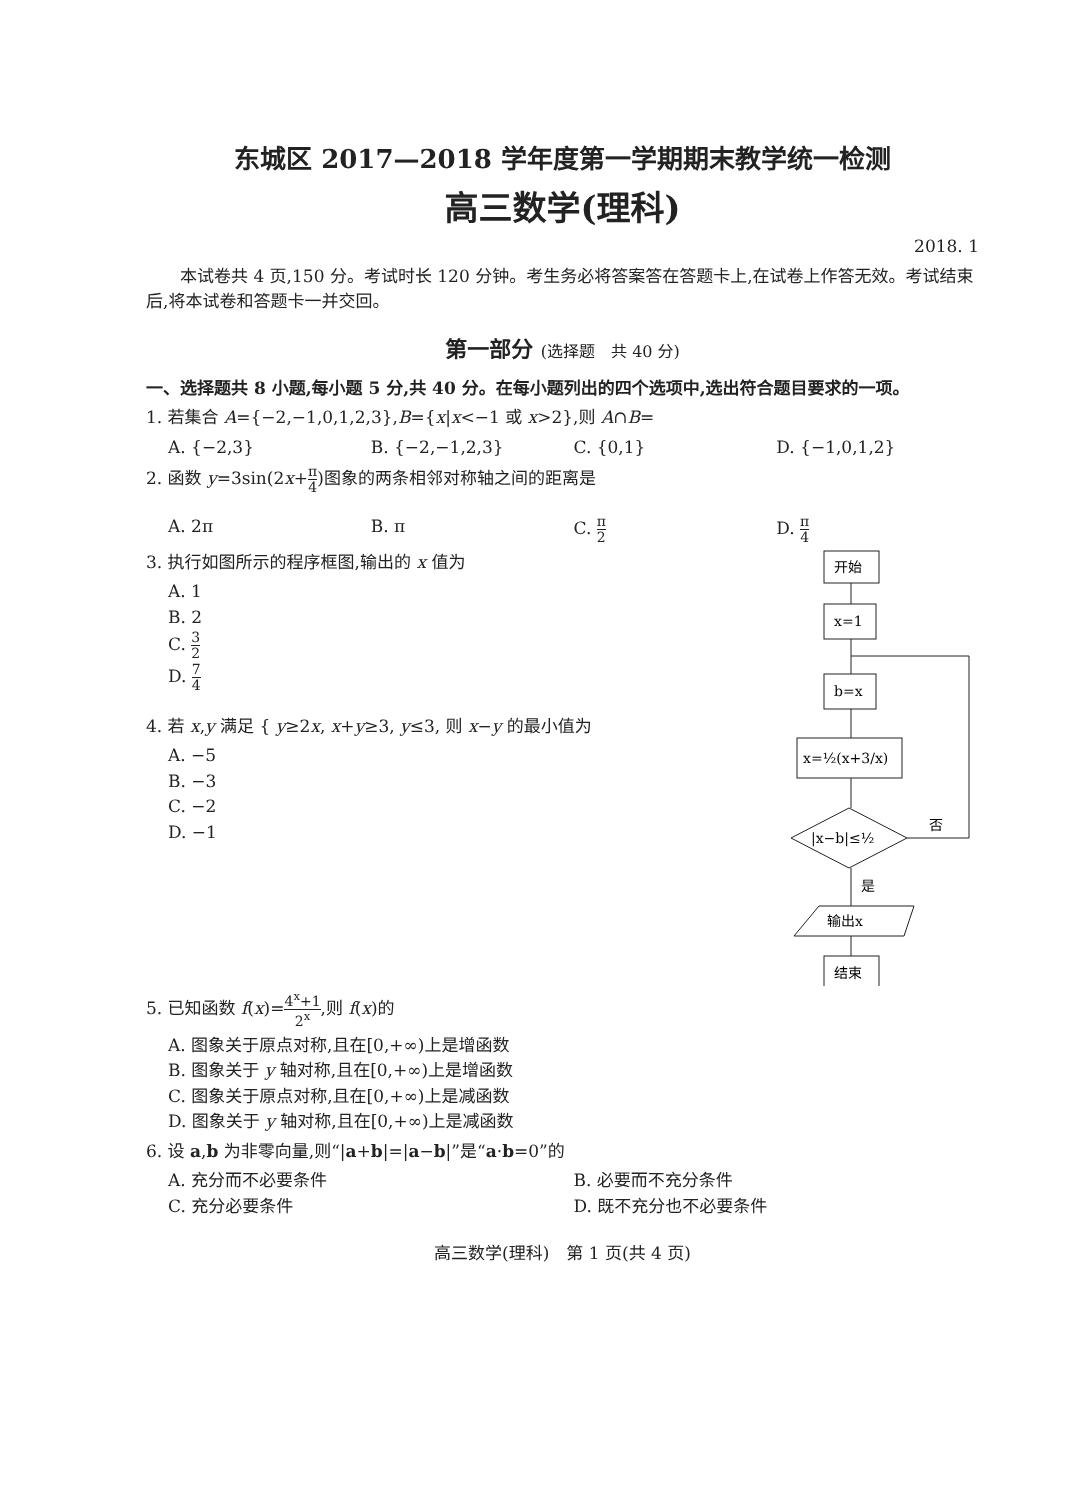东城区 2017—2018 学年度第一学期期末教学统一检测
高三数学(理科)
2018. 1
本试卷共 4 页,150 分。考试时长 120 分钟。考生务必将答案答在答题卡上,在试卷上作答无效。考试结束后,将本试卷和答题卡一并交回。
第一部分 (选择题　共 40 分)
一、选择题共 8 小题,每小题 5 分,共 40 分。在每小题列出的四个选项中,选出符合题目要求的一项。
1. 若集合 A={−2,−1,0,1,2,3},B={x|x<−1 或 x>2},则 A∩B=
A. {−2,3} B. {−2,−1,2,3} C. {0,1} D. {−1,0,1,2}
2. 函数 y=3sin(2x+π 4)图象的两条相邻对称轴之间的距离是
A. 2π B. π C. π 2
D. π 4
3. 执行如图所示的程序框图,输出的 x 值为
A. 1
B. 2
C. 3 2
D. 7 4
4. 若 x,y 满足 { y≥2x, x+y≥3, y≤3, 则 x−y 的最小值为
A. −5
B. −3
C. −2
D. −1
开始
x=1
b=x
x=½(x+3/x)
|x−b|≤½
否
是
输出x
结束
5. 已知函数 f(x)=4<sup>x</sup>+1 2<sup>x</sup>,则 f(x)的
A. 图象关于原点对称,且在[0,+∞)上是增函数
B. 图象关于 y 轴对称,且在[0,+∞)上是增函数
C. 图象关于原点对称,且在[0,+∞)上是减函数
D. 图象关于 y 轴对称,且在[0,+∞)上是减函数
6. 设 a,b 为非零向量,则“|a+b|=|a−b|”是“a·b=0”的
A. 充分而不必要条件 B. 必要而不充分条件
C. 充分必要条件 D. 既不充分也不必要条件
高三数学(理科)　第 1 页(共 4 页)